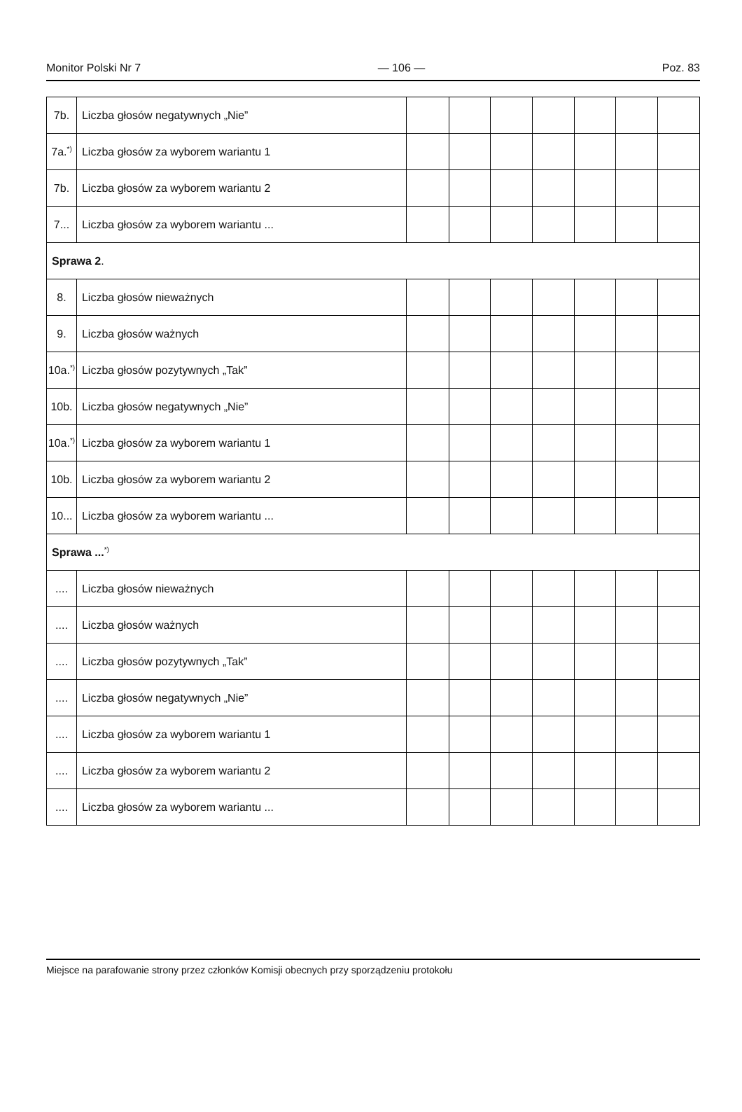Monitor Polski Nr 7 — 106 — Poz. 83
| 7b. | Liczba głosów negatywnych „Nie” | | | | | | | |
| 7a.<sup>*)</sup> | Liczba głosów za wyborem wariantu 1 | | | | | | | |
| 7b. | Liczba głosów za wyborem wariantu 2 | | | | | | | |
| 7... | Liczba głosów za wyborem wariantu ... | | | | | | | |
| Sprawa 2 . | | | | | | | | |
| 8. | Liczba głosów nieważnych | | | | | | | |
| 9. | Liczba głosów ważnych | | | | | | | |
| 10a.<sup>*)</sup> | Liczba głosów pozytywnych „Tak” | | | | | | | |
| 10b. | Liczba głosów negatywnych „Nie” | | | | | | | |
| 10a.<sup>*)</sup> | Liczba głosów za wyborem wariantu 1 | | | | | | | |
| 10b. | Liczba głosów za wyborem wariantu 2 | | | | | | | |
| 10... | Liczba głosów za wyborem wariantu ... | | | | | | | |
| Sprawa ...<sup>*)</sup> | | | | | | | | |
| .... | Liczba głosów nieważnych | | | | | | | |
| .... | Liczba głosów ważnych | | | | | | | |
| .... | Liczba głosów pozytywnych „Tak” | | | | | | | |
| .... | Liczba głosów negatywnych „Nie” | | | | | | | |
| .... | Liczba głosów za wyborem wariantu 1 | | | | | | | |
| .... | Liczba głosów za wyborem wariantu 2 | | | | | | | |
| .... | Liczba głosów za wyborem wariantu ... | | | | | | | |
Miejsce na parafowanie strony przez członków Komisji obecnych przy sporządzeniu protokołu